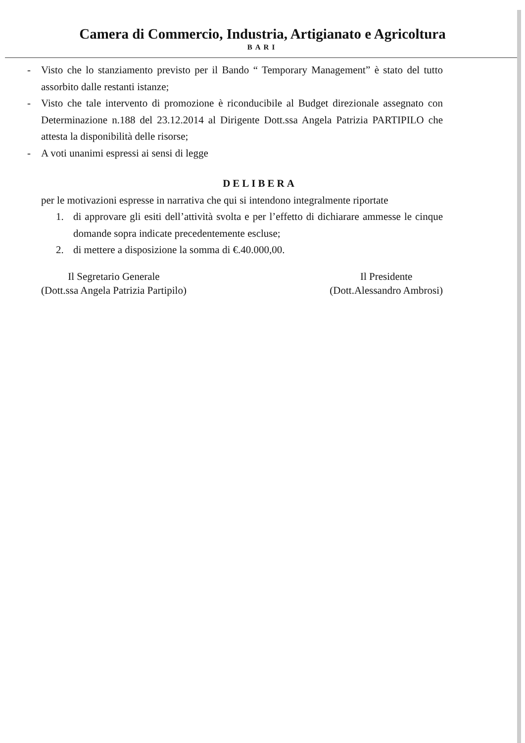Camera di Commercio, Industria, Artigianato e Agricoltura
BARI
- Visto che lo stanziamento previsto per il Bando “ Temporary Management” è stato del tutto assorbito dalle restanti istanze;
- Visto che tale intervento di promozione è riconducibile al Budget direzionale assegnato con Determinazione n.188 del 23.12.2014 al Dirigente Dott.ssa Angela Patrizia PARTIPILO che attesta la disponibilità delle risorse;
- A voti unanimi espressi ai sensi di legge
DELIBERA
per le motivazioni espresse in narrativa che qui si intendono integralmente riportate
1. di approvare gli esiti dell’attività svolta e per l’effetto di dichiarare ammesse le cinque domande sopra indicate precedentemente escluse;
2. di mettere a disposizione la somma di €.40.000,00.
Il Segretario Generale
(Dott.ssa Angela Patrizia Partipilo)
Il Presidente
(Dott.Alessandro Ambrosi)